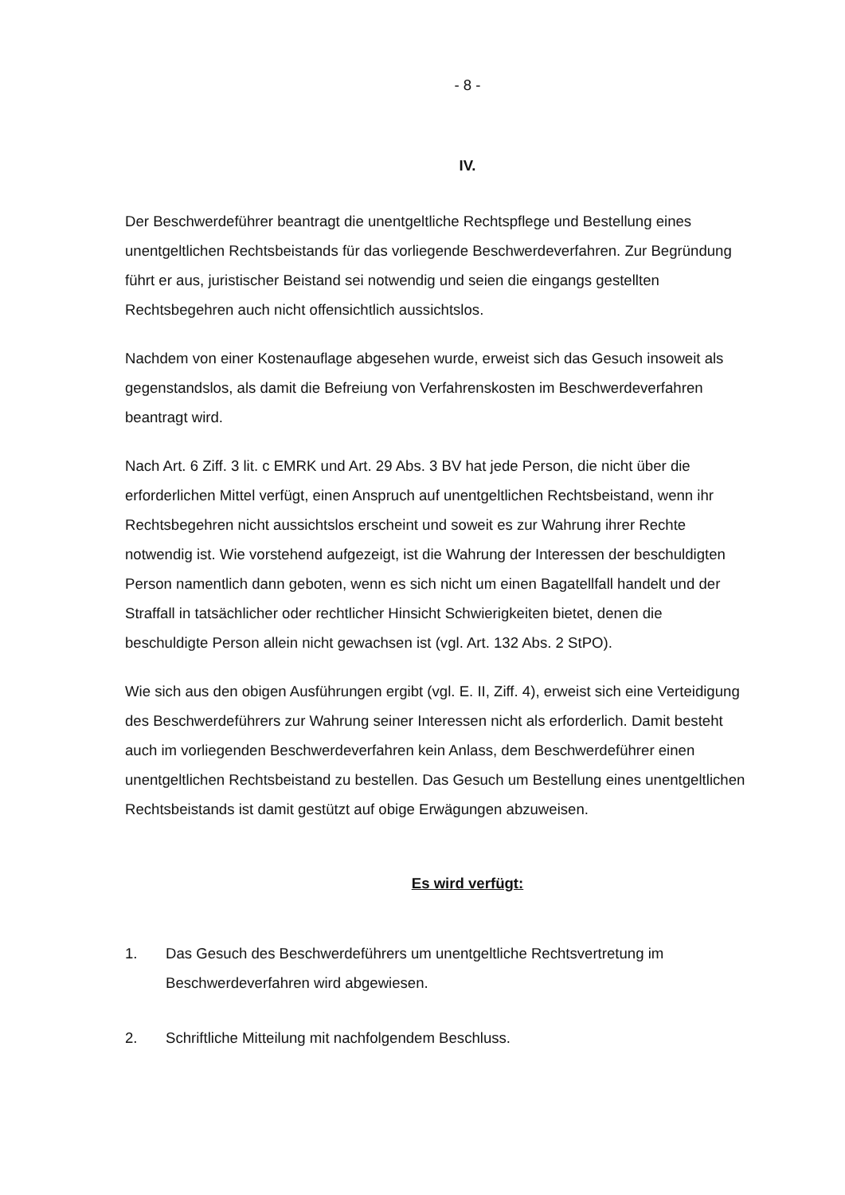- 8 -
IV.
Der Beschwerdeführer beantragt die unentgeltliche Rechtspflege und Bestellung eines unentgeltlichen Rechtsbeistands für das vorliegende Beschwerdeverfahren. Zur Begründung führt er aus, juristischer Beistand sei notwendig und seien die eingangs gestellten Rechtsbegehren auch nicht offensichtlich aussichtslos.
Nachdem von einer Kostenauflage abgesehen wurde, erweist sich das Gesuch insoweit als gegenstandslos, als damit die Befreiung von Verfahrenskosten im Beschwerdeverfahren beantragt wird.
Nach Art. 6 Ziff. 3 lit. c EMRK und Art. 29 Abs. 3 BV hat jede Person, die nicht über die erforderlichen Mittel verfügt, einen Anspruch auf unentgeltlichen Rechts­beistand, wenn ihr Rechtsbegehren nicht aussichtslos erscheint und soweit es zur Wahrung ihrer Rechte notwendig ist. Wie vorstehend aufgezeigt, ist die Wahrung der Interessen der beschuldigten Person namentlich dann geboten, wenn es sich nicht um einen Bagatellfall handelt und der Straffall in tatsächlicher oder rechtli­cher Hinsicht Schwierigkeiten bietet, denen die beschuldigte Person allein nicht gewachsen ist (vgl. Art. 132 Abs. 2 StPO).
Wie sich aus den obigen Ausführungen ergibt (vgl. E. II, Ziff. 4), erweist sich eine Verteidigung des Beschwerdeführers zur Wahrung seiner Interessen nicht als er­forderlich. Damit besteht auch im vorliegenden Beschwerdeverfahren kein Anlass, dem Beschwerdeführer einen unentgeltlichen Rechtsbeistand zu bestellen. Das Gesuch um Bestellung eines unentgeltlichen Rechtsbeistands ist damit gestützt auf obige Erwägungen abzuweisen.
Es wird verfügt:
1. Das Gesuch des Beschwerdeführers um unentgeltliche Rechtsvertretung im Beschwerdeverfahren wird abgewiesen.
2. Schriftliche Mitteilung mit nachfolgendem Beschluss.